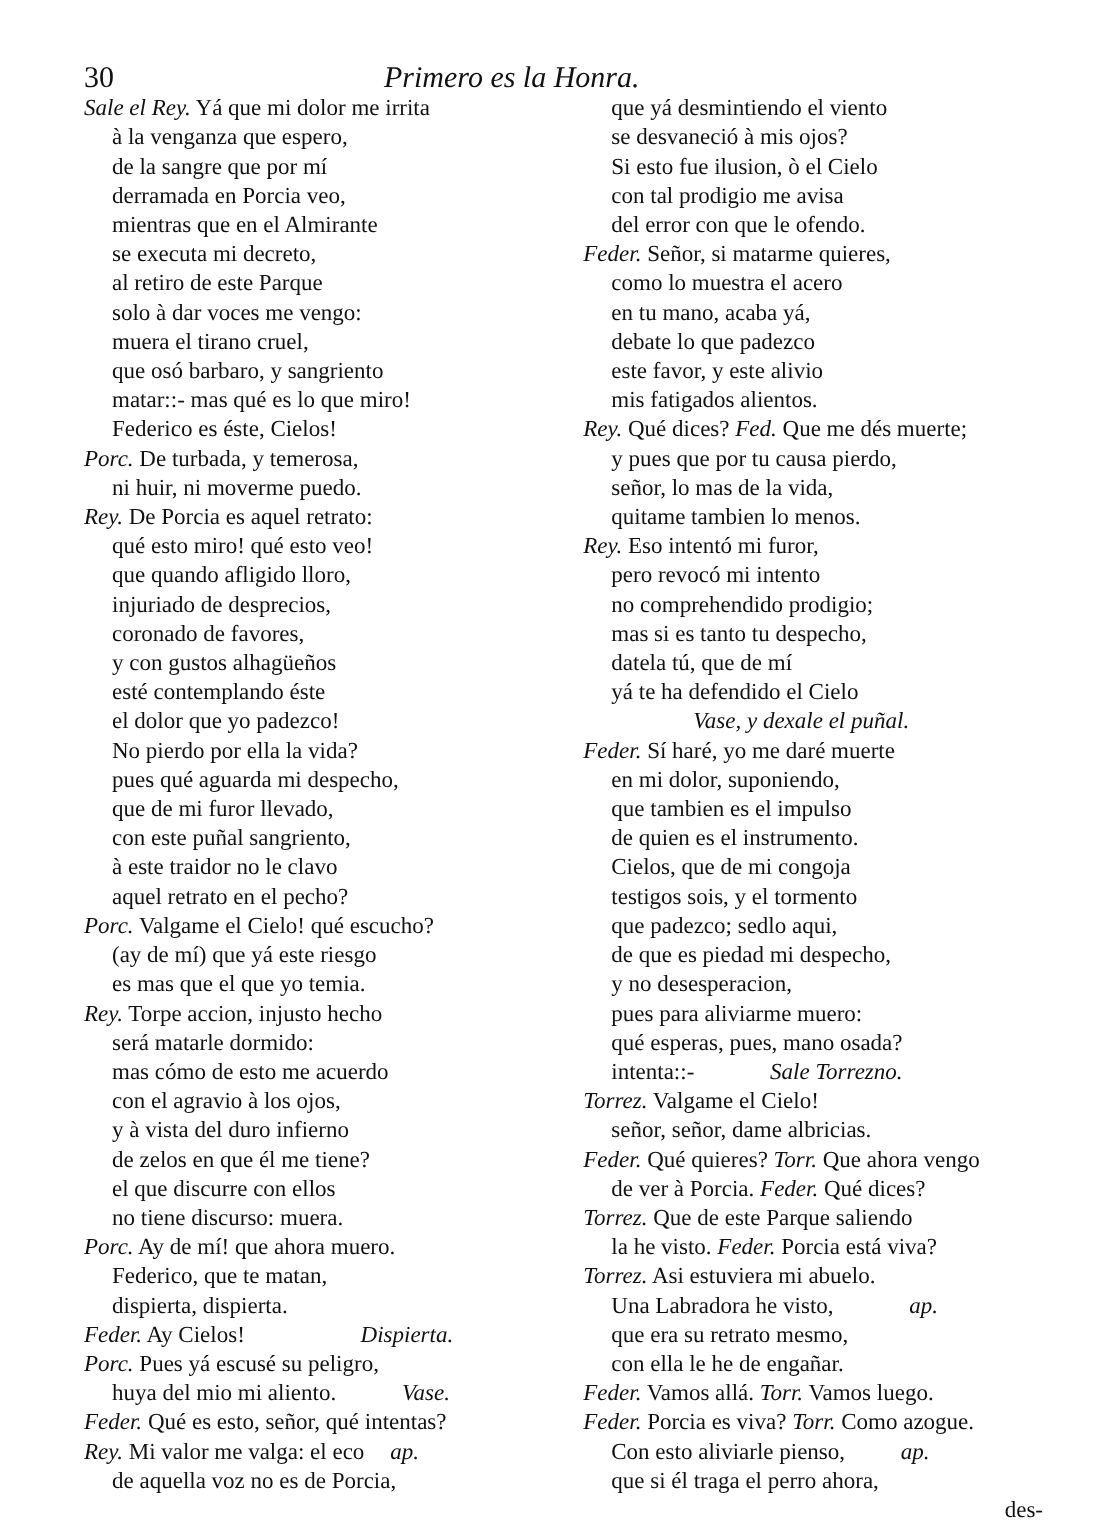30 Primero es la Honra.
Sale el Rey. Yá que mi dolor me irrita
à la venganza que espero,
de la sangre que por mí
derramada en Porcia veo,
mientras que en el Almirante
se executa mi decreto,
al retiro de este Parque
solo à dar voces me vengo:
muera el tirano cruel,
que osó barbaro, y sangriento
matar::- mas qué es lo que miro!
Federico es éste, Cielos!
Porc. De turbada, y temerosa,
ni huir, ni moverme puedo.
Rey. De Porcia es aquel retrato:
qué esto miro! qué esto veo!
que quando afligido lloro,
injuriado de desprecios,
coronado de favores,
y con gustos alhagüeños
esté contemplando éste
el dolor que yo padezco!
No pierdo por ella la vida?
pues qué aguarda mi despecho,
que de mi furor llevado,
con este puñal sangriento,
à este traidor no le clavo
aquel retrato en el pecho?
Porc. Valgame el Cielo! qué escucho?
(ay de mí) que yá este riesgo
es mas que el que yo temia.
Rey. Torpe accion, injusto hecho
será matarle dormido:
mas cómo de esto me acuerdo
con el agravio à los ojos,
y à vista del duro infierno
de zelos en que él me tiene?
el que discurre con ellos
no tiene discurso: muera.
Porc. Ay de mí! que ahora muero.
Federico, que te matan,
dispierta, dispierta.
Feder. Ay Cielos! Dispierta.
Porc. Pues yá escusé su peligro,
huya del mio mi aliento. Vase.
Feder. Qué es esto, señor, qué intentas?
Rey. Mi valor me valga: el eco ap.
de aquella voz no es de Porcia,
que yá desmintiendo el viento
se desvaneció à mis ojos?
Si esto fue ilusion, ò el Cielo
con tal prodigio me avisa
del error con que le ofendo.
Feder. Señor, si matarme quieres,
como lo muestra el acero
en tu mano, acaba yá,
debate lo que padezco
este favor, y este alivio
mis fatigados alientos.
Rey. Qué dices? Fed. Que me dés muerte;
y pues que por tu causa pierdo,
señor, lo mas de la vida,
quitame tambien lo menos.
Rey. Eso intentó mi furor,
pero revocó mi intento
no comprehendido prodigio;
mas si es tanto tu despecho,
datela tú, que de mí
yá te ha defendido el Cielo
Vase, y dexale el puñal.
Feder. Sí haré, yo me daré muerte
en mi dolor, suponiendo,
que tambien es el impulso
de quien es el instrumento.
Cielos, que de mi congoja
testigos sois, y el tormento
que padezco; sedlo aqui,
de que es piedad mi despecho,
y no desesperacion,
pues para aliviarme muero:
qué esperas, pues, mano osada?
intenta::- Sale Torrezno.
Torrez. Valgame el Cielo!
señor, señor, dame albricias.
Feder. Qué quieres? Torr. Que ahora vengo
de ver à Porcia. Feder. Qué dices?
Torrez. Que de este Parque saliendo
la he visto. Feder. Porcia está viva?
Torrez. Asi estuviera mi abuelo.
Una Labradora he visto, ap.
que era su retrato mesmo,
con ella le he de engañar.
Feder. Vamos allá. Torr. Vamos luego.
Feder. Porcia es viva? Torr. Como azogue.
Con esto aliviarle pienso, ap.
que si él traga el perro ahora,
des-